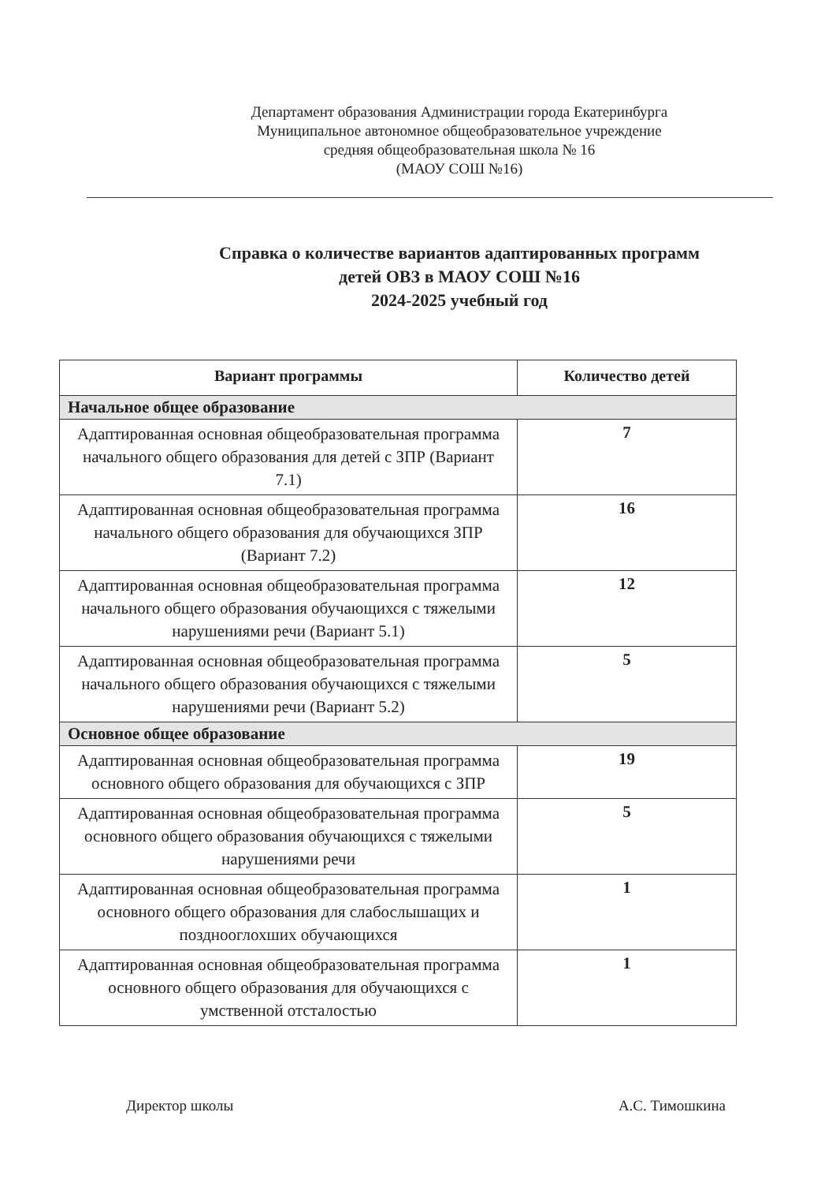Департамент образования Администрации города Екатеринбурга
Муниципальное автономное общеобразовательное учреждение
средняя общеобразовательная школа № 16
(МАОУ СОШ №16)
Справка о количестве вариантов адаптированных программ
детей ОВЗ в МАОУ СОШ №16
2024-2025 учебный год
| Вариант программы | Количество детей |
| --- | --- |
| Начальное общее образование | |
| Адаптированная основная общеобразовательная программа начального общего образования для детей с ЗПР (Вариант 7.1) | 7 |
| Адаптированная основная общеобразовательная программа начального общего образования для обучающихся ЗПР (Вариант 7.2) | 16 |
| Адаптированная основная общеобразовательная программа начального общего образования обучающихся с тяжелыми нарушениями речи (Вариант 5.1) | 12 |
| Адаптированная основная общеобразовательная программа начального общего образования обучающихся с тяжелыми нарушениями речи (Вариант 5.2) | 5 |
| Основное общее образование | |
| Адаптированная основная общеобразовательная программа основного общего образования для обучающихся с ЗПР | 19 |
| Адаптированная основная общеобразовательная программа основного общего образования обучающихся с тяжелыми нарушениями речи | 5 |
| Адаптированная основная общеобразовательная программа основного общего образования для слабослышащих и позднооглохших обучающихся | 1 |
| Адаптированная основная общеобразовательная программа основного общего образования для обучающихся с умственной отсталостью | 1 |
Директор школы А.С. Тимошкина